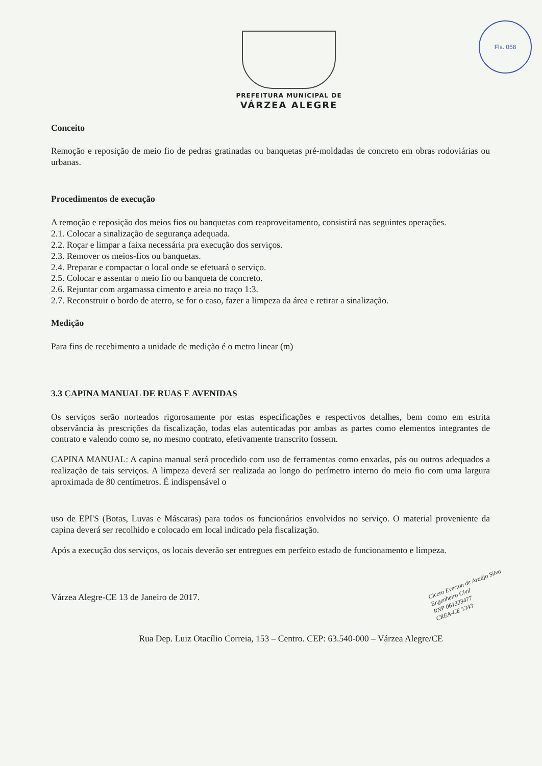Fls. 058
PREFEITURA MUNICIPAL DE
VÁRZEA ALEGRE
Conceito
Remoção e reposição de meio fio de pedras gratinadas ou banquetas pré-moldadas de concreto em obras rodoviárias ou urbanas.
Procedimentos de execução
A remoção e reposição dos meios fios ou banquetas com reaproveitamento, consistirá nas seguintes operações.
2.1. Colocar a sinalização de segurança adequada.
2.2. Roçar e limpar a faixa necessária pra execução dos serviços.
2.3. Remover os meios-fios ou banquetas.
2.4. Preparar e compactar o local onde se efetuará o serviço.
2.5. Colocar e assentar o meio fio ou banqueta de concreto.
2.6. Rejuntar com argamassa cimento e areia no traço 1:3.
2.7. Reconstruir o bordo de aterro, se for o caso, fazer a limpeza da área e retirar a sinalização.
Medição
Para fins de recebimento a unidade de medição é o metro linear (m)
3.3 CAPINA MANUAL DE RUAS E AVENIDAS
Os serviços serão norteados rigorosamente por estas especificações e respectivos detalhes, bem como em estrita observância às prescrições da fiscalização, todas elas autenticadas por ambas as partes como elementos integrantes de contrato e valendo como se, no mesmo contrato, efetivamente transcrito fossem.
CAPINA MANUAL: A capina manual será procedido com uso de ferramentas como enxadas, pás ou outros adequados a realização de tais serviços. A limpeza deverá ser realizada ao longo do perímetro interno do meio fio com uma largura aproximada de 80 centímetros. É indispensável o
uso de EPI'S (Botas, Luvas e Máscaras) para todos os funcionários envolvidos no serviço. O material proveniente da capina deverá ser recolhido e colocado em local indicado pela fiscalização.
Após a execução dos serviços, os locais deverão ser entregues em perfeito estado de funcionamento e limpeza.
Várzea Alegre-CE 13 de Janeiro de 2017.
Rua Dep. Luiz Otacílio Correia, 153 – Centro. CEP: 63.540-000 – Várzea Alegre/CE
Cicero Everton de Araújo Silva
Engenheiro Civil
RNP 061323477
CREA-CE 5343